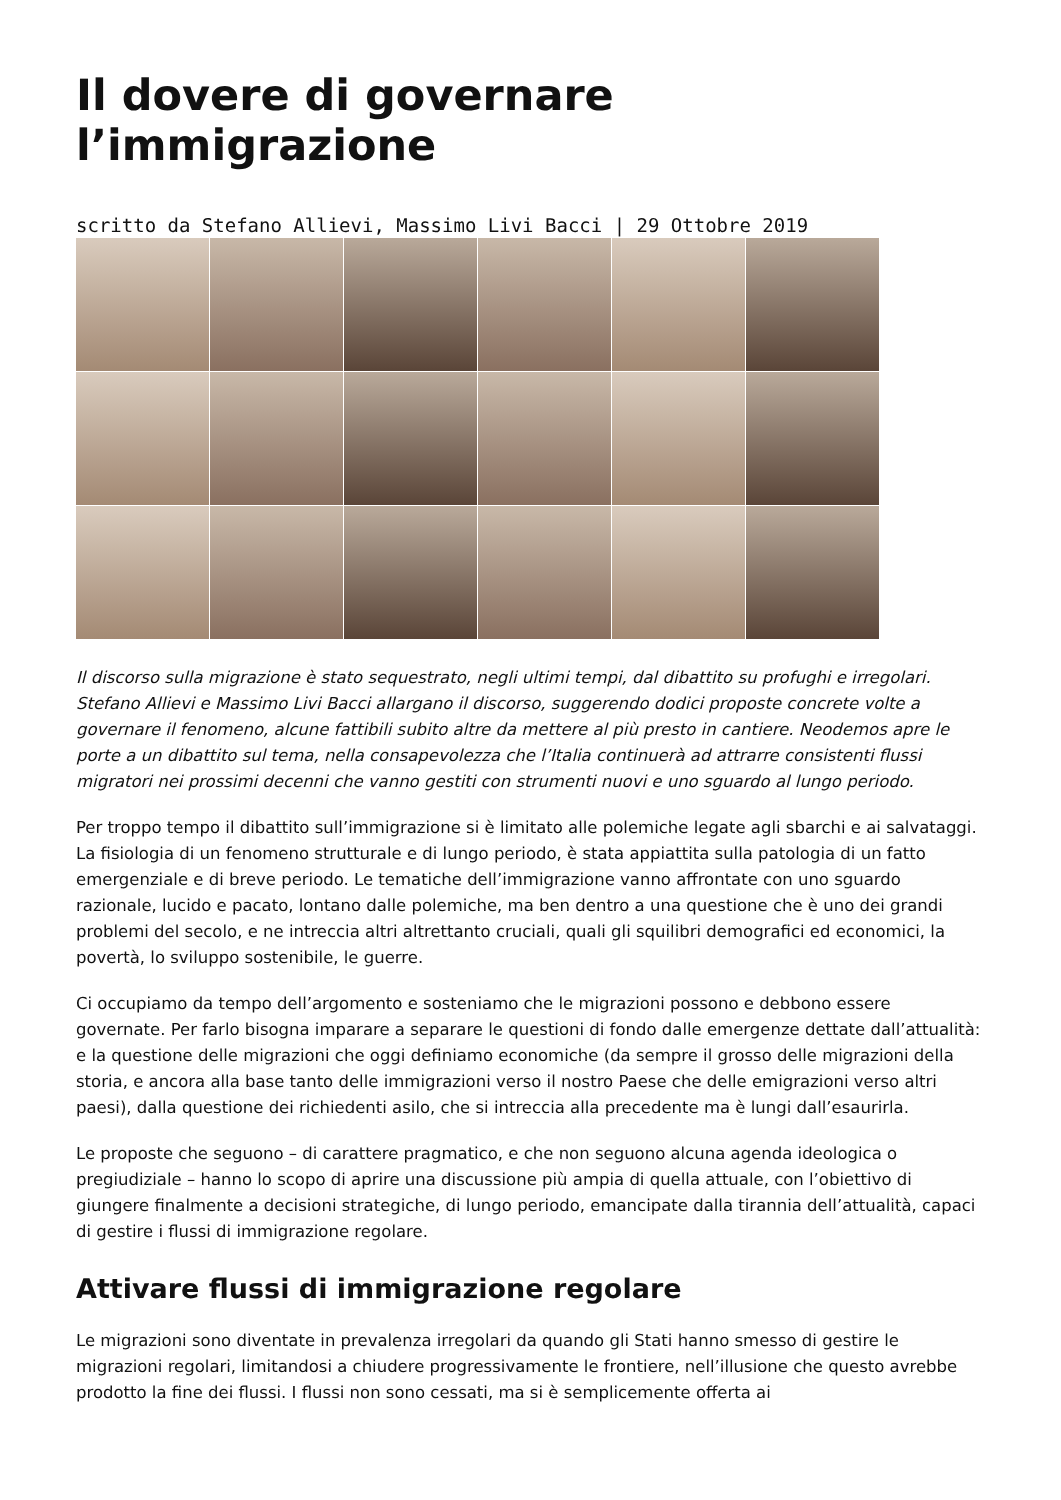Il dovere di governare l’immigrazione
scritto da Stefano Allievi, Massimo Livi Bacci | 29 Ottobre 2019
Il discorso sulla migrazione è stato sequestrato, negli ultimi tempi, dal dibattito su profughi e irregolari. Stefano Allievi e Massimo Livi Bacci allargano il discorso, suggerendo dodici proposte concrete volte a governare il fenomeno, alcune fattibili subito altre da mettere al più presto in cantiere. Neodemos apre le porte a un dibattito sul tema, nella consapevolezza che l’Italia continuerà ad attrarre consistenti flussi migratori nei prossimi decenni che vanno gestiti con strumenti nuovi e uno sguardo al lungo periodo.
Per troppo tempo il dibattito sull’immigrazione si è limitato alle polemiche legate agli sbarchi e ai salvataggi. La fisiologia di un fenomeno strutturale e di lungo periodo, è stata appiattita sulla patologia di un fatto emergenziale e di breve periodo. Le tematiche dell’immigrazione vanno affrontate con uno sguardo razionale, lucido e pacato, lontano dalle polemiche, ma ben dentro a una questione che è uno dei grandi problemi del secolo, e ne intreccia altri altrettanto cruciali, quali gli squilibri demografici ed economici, la povertà, lo sviluppo sostenibile, le guerre.
Ci occupiamo da tempo dell’argomento e sosteniamo che le migrazioni possono e debbono essere governate. Per farlo bisogna imparare a separare le questioni di fondo dalle emergenze dettate dall’attualità: e la questione delle migrazioni che oggi definiamo economiche (da sempre il grosso delle migrazioni della storia, e ancora alla base tanto delle immigrazioni verso il nostro Paese che delle emigrazioni verso altri paesi), dalla questione dei richiedenti asilo, che si intreccia alla precedente ma è lungi dall’esaurirla.
Le proposte che seguono – di carattere pragmatico, e che non seguono alcuna agenda ideologica o pregiudiziale – hanno lo scopo di aprire una discussione più ampia di quella attuale, con l’obiettivo di giungere finalmente a decisioni strategiche, di lungo periodo, emancipate dalla tirannia dell’attualità, capaci di gestire i flussi di immigrazione regolare.
Attivare flussi di immigrazione regolare
Le migrazioni sono diventate in prevalenza irregolari da quando gli Stati hanno smesso di gestire le migrazioni regolari, limitandosi a chiudere progressivamente le frontiere, nell’illusione che questo avrebbe prodotto la fine dei flussi. I flussi non sono cessati, ma si è semplicemente offerta ai